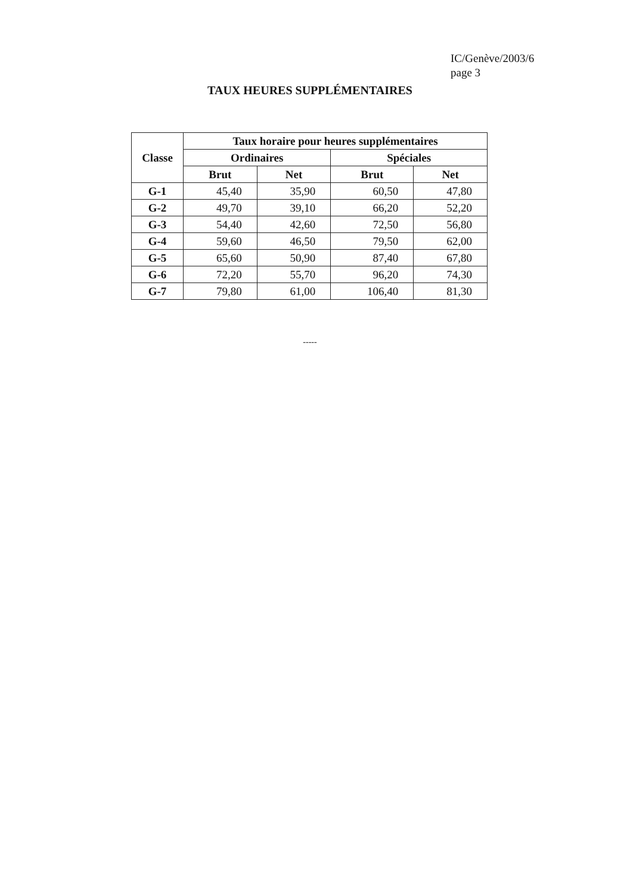IC/Genève/2003/6
page 3
TAUX HEURES SUPPLÉMENTAIRES
| Classe | Taux horaire pour heures supplémentaires | | | |
| --- | --- | --- | --- | --- |
| | Ordinaires | | Spéciales | |
| | Brut | Net | Brut | Net |
| G-1 | 45,40 | 35,90 | 60,50 | 47,80 |
| G-2 | 49,70 | 39,10 | 66,20 | 52,20 |
| G-3 | 54,40 | 42,60 | 72,50 | 56,80 |
| G-4 | 59,60 | 46,50 | 79,50 | 62,00 |
| G-5 | 65,60 | 50,90 | 87,40 | 67,80 |
| G-6 | 72,20 | 55,70 | 96,20 | 74,30 |
| G-7 | 79,80 | 61,00 | 106,40 | 81,30 |
-----